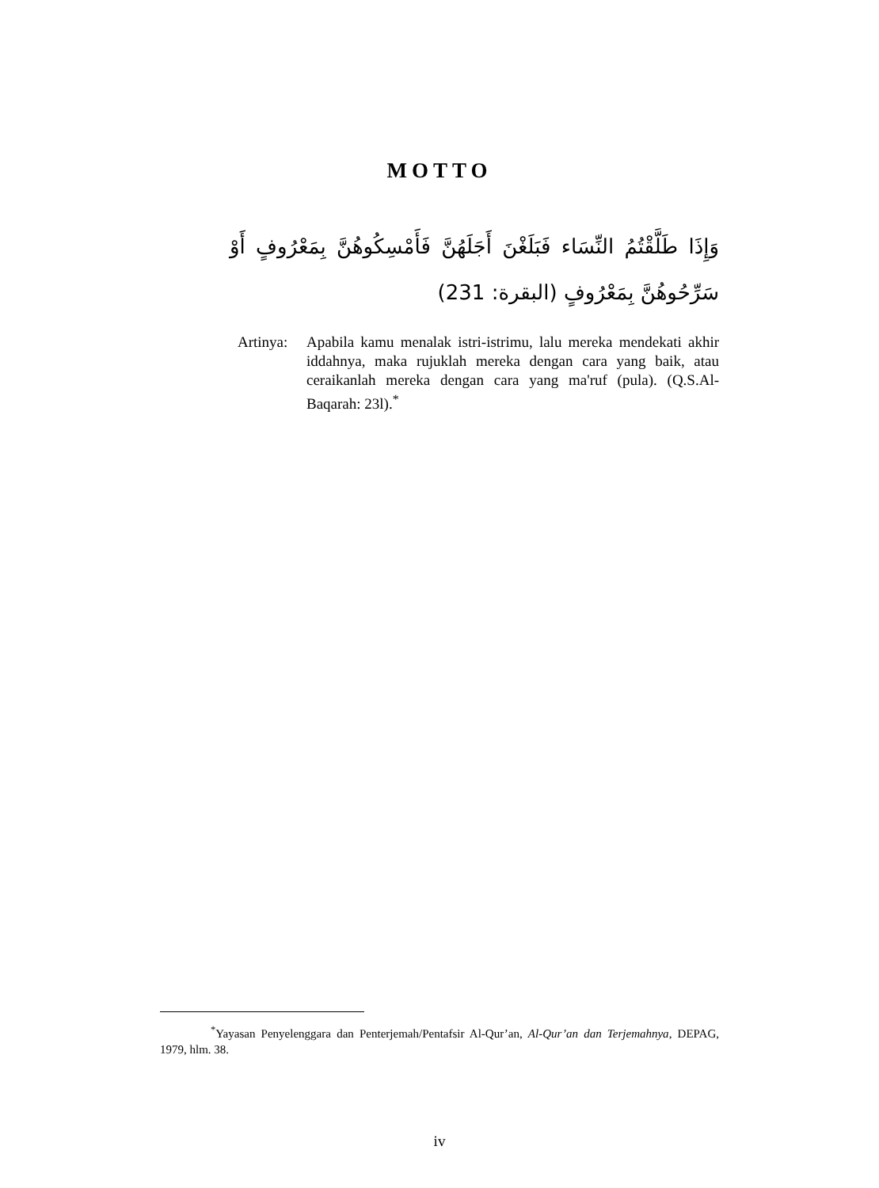MOTTO
وَإِذَا طَلَّقْتُمُ النِّسَاء فَبَلَغْنَ أَجَلَهُنَّ فَأَمْسِكُوهُنَّ بِمَعْرُوفٍ أَوْ سَرِّحُوهُنَّ بِمَعْرُوفٍ (البقرة: 231)
Artinya:
Apabila kamu menalak istri-istrimu, lalu mereka mendekati akhir iddahnya, maka rujuklah mereka dengan cara yang baik, atau ceraikanlah mereka dengan cara yang ma'ruf (pula). (Q.S.Al-Baqarah: 23l).<sup>*</sup>
<sup>*</sup> Yayasan Penyelenggara dan Penterjemah/Pentafsir Al-Qur’an, Al-Qur’an dan Terjemahnya, DEPAG, 1979, hlm. 38.
iv